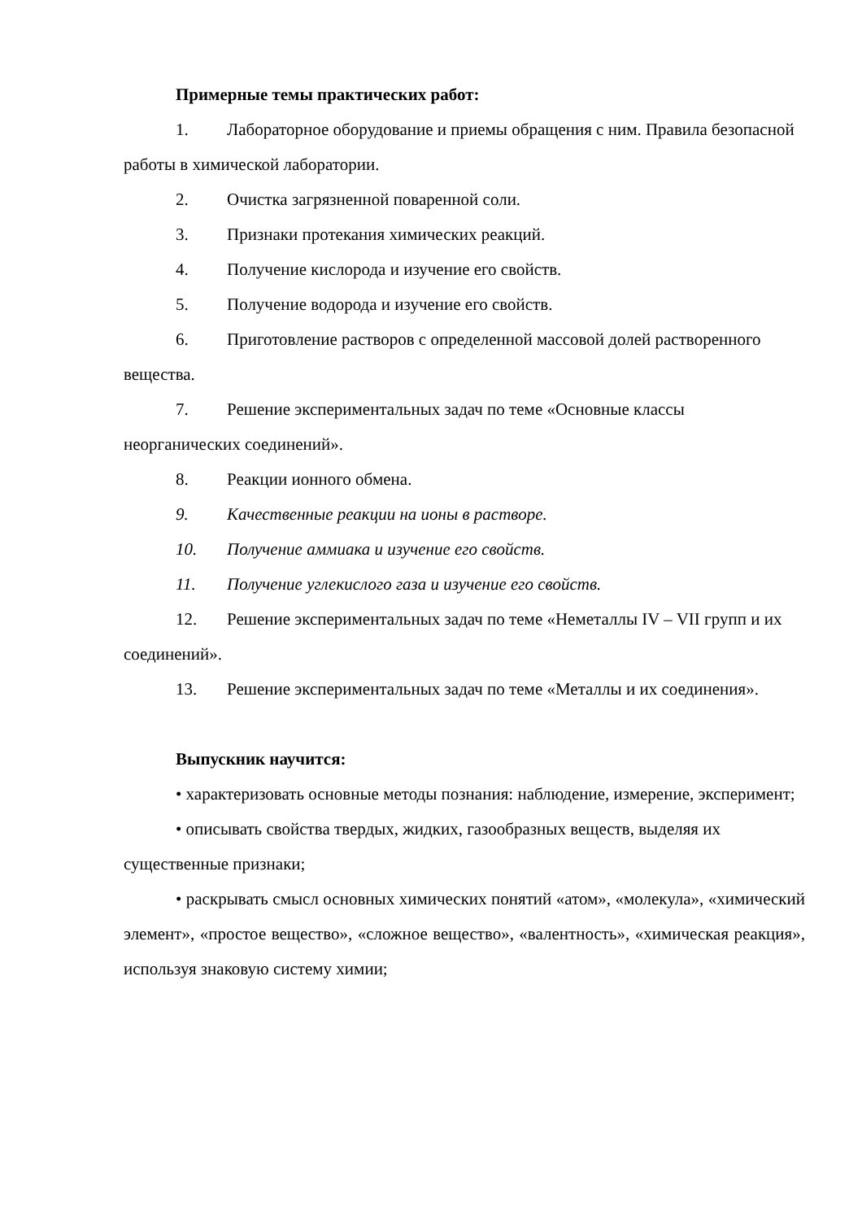Примерные темы практических работ:
1. Лабораторное оборудование и приемы обращения с ним. Правила безопасной работы в химической лаборатории.
2. Очистка загрязненной поваренной соли.
3. Признаки протекания химических реакций.
4. Получение кислорода и изучение его свойств.
5. Получение водорода и изучение его свойств.
6. Приготовление растворов с определенной массовой долей растворенного вещества.
7. Решение экспериментальных задач по теме «Основные классы неорганических соединений».
8. Реакции ионного обмена.
9. Качественные реакции на ионы в растворе.
10. Получение аммиака и изучение его свойств.
11. Получение углекислого газа и изучение его свойств.
12. Решение экспериментальных задач по теме «Неметаллы IV – VII групп и их соединений».
13. Решение экспериментальных задач по теме «Металлы и их соединения».
Выпускник научится:
• характеризовать основные методы познания: наблюдение, измерение, эксперимент;
• описывать свойства твердых, жидких, газообразных веществ, выделяя их существенные признаки;
• раскрывать смысл основных химических понятий «атом», «молекула», «химический элемент», «простое вещество», «сложное вещество», «валентность», «химическая реакция», используя знаковую систему химии;